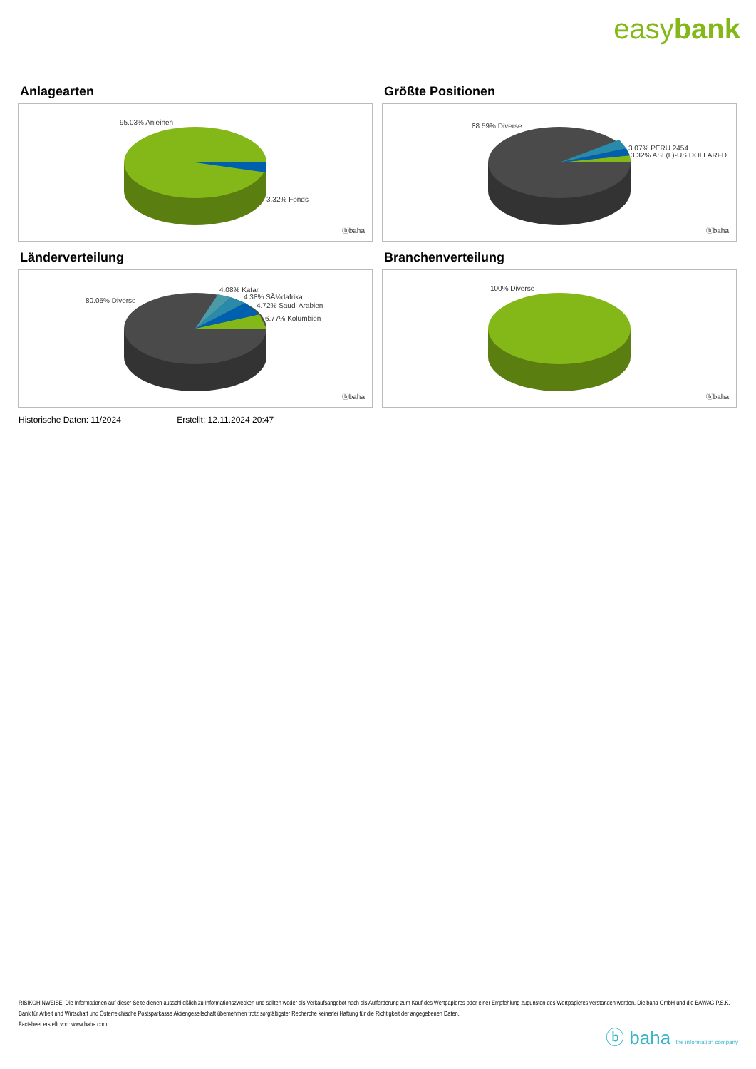easybank
Anlagearten
95.03% Anleihen
3.32% Fonds
ⓑbaha
Größte Positionen
88.59% Diverse
3.07% PERU 2454
3.32% ASL(L)-US DOLLARFD ..
ⓑbaha
Länderverteilung
80.05% Diverse
4.08% Katar
4.38% SÃ¼dafrika
4.72% Saudi Arabien
6.77% Kolumbien
ⓑbaha
Branchenverteilung
100% Diverse
ⓑbaha
Historische Daten: 11/2024 Erstellt: 12.11.2024 20:47
RISIKOHINWEISE: Die Informationen auf dieser Seite dienen ausschließlich zu Informationszwecken und sollten weder als Verkaufsangebot noch als Aufforderung zum Kauf des Wertpapieres oder einer Empfehlung zugunsten des Wertpapieres verstanden werden. Die baha GmbH und die BAWAG P.S.K. Bank für Arbeit und Wirtschaft und Österreichische Postsparkasse Aktiengesellschaft übernehmen trotz sorgfältigster Recherche keinerlei Haftung für die Richtigkeit der angegebenen Daten.
Factsheet erstellt von: www.baha.com
ⓑ baha the information company